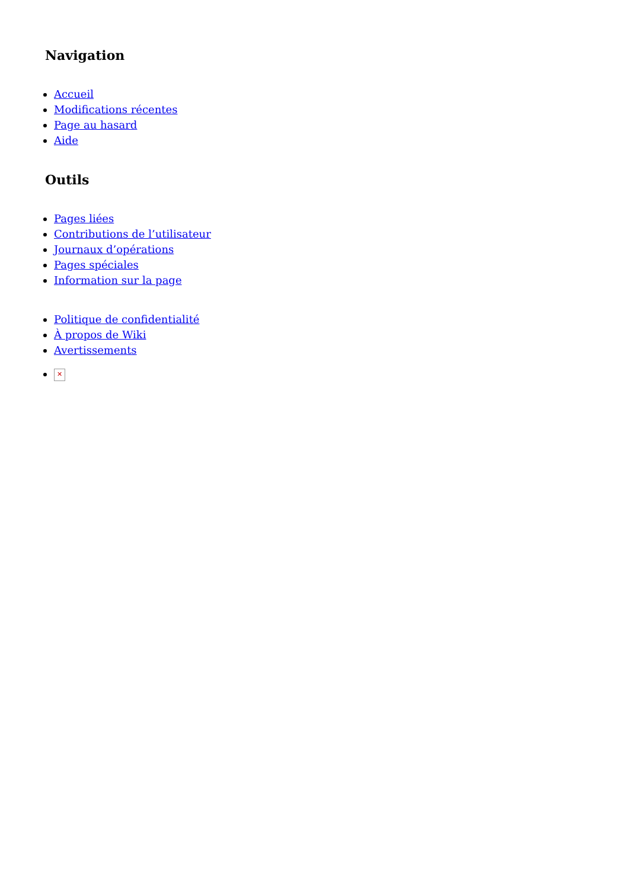Navigation
Accueil
Modifications récentes
Page au hasard
Aide
Outils
Pages liées
Contributions de l’utilisateur
Journaux d’opérations
Pages spéciales
Information sur la page
Politique de confidentialité
À propos de Wiki
Avertissements
✕